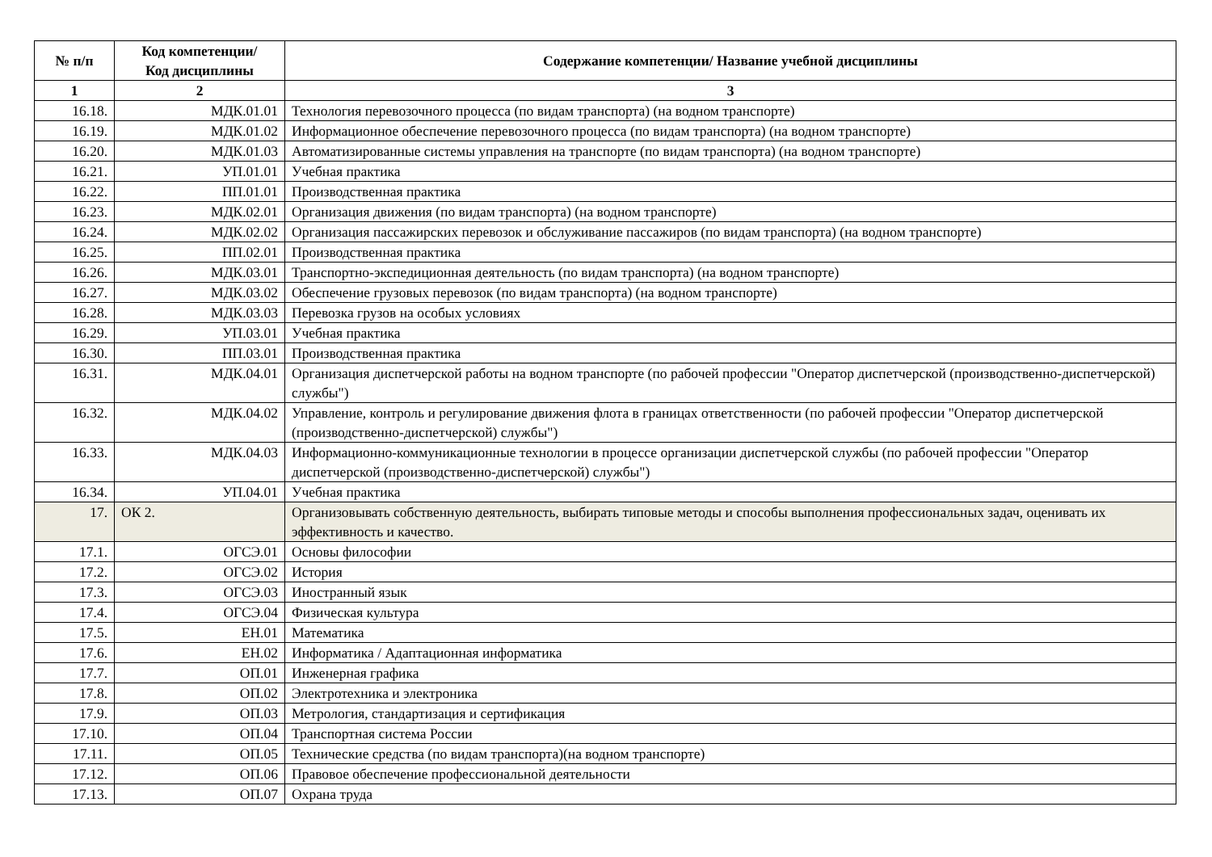| № п/п | Код компетенции/ Код дисциплины | Содержание компетенции/ Название учебной дисциплины |
| --- | --- | --- |
| 1 | 2 | 3 |
| 16.18. | МДК.01.01 | Технология перевозочного процесса (по видам транспорта) (на водном транспорте) |
| 16.19. | МДК.01.02 | Информационное обеспечение перевозочного процесса (по видам транспорта) (на водном транспорте) |
| 16.20. | МДК.01.03 | Автоматизированные системы управления на транспорте (по видам транспорта) (на водном транспорте) |
| 16.21. | УП.01.01 | Учебная практика |
| 16.22. | ПП.01.01 | Производственная практика |
| 16.23. | МДК.02.01 | Организация движения (по видам транспорта) (на водном транспорте) |
| 16.24. | МДК.02.02 | Организация пассажирских перевозок и обслуживание пассажиров (по видам транспорта) (на водном транспорте) |
| 16.25. | ПП.02.01 | Производственная практика |
| 16.26. | МДК.03.01 | Транспортно-экспедиционная деятельность (по видам транспорта) (на водном транспорте) |
| 16.27. | МДК.03.02 | Обеспечение грузовых перевозок (по видам транспорта) (на водном транспорте) |
| 16.28. | МДК.03.03 | Перевозка грузов на особых условиях |
| 16.29. | УП.03.01 | Учебная практика |
| 16.30. | ПП.03.01 | Производственная практика |
| 16.31. | МДК.04.01 | Организация диспетчерской работы на водном транспорте (по рабочей профессии "Оператор диспетчерской (производственно-диспетчерской) службы") |
| 16.32. | МДК.04.02 | Управление, контроль и регулирование движения флота в границах ответственности (по рабочей профессии "Оператор диспетчерской (производственно-диспетчерской) службы") |
| 16.33. | МДК.04.03 | Информационно-коммуникационные технологии в процессе организации диспетчерской службы (по рабочей профессии "Оператор диспетчерской (производственно-диспетчерской) службы") |
| 16.34. | УП.04.01 | Учебная практика |
| 17. | ОК 2. | Организовывать собственную деятельность, выбирать типовые методы и способы выполнения профессиональных задач, оценивать их эффективность и качество. |
| 17.1. | ОГСЭ.01 | Основы философии |
| 17.2. | ОГСЭ.02 | История |
| 17.3. | ОГСЭ.03 | Иностранный язык |
| 17.4. | ОГСЭ.04 | Физическая культура |
| 17.5. | ЕН.01 | Математика |
| 17.6. | ЕН.02 | Информатика / Адаптационная информатика |
| 17.7. | ОП.01 | Инженерная графика |
| 17.8. | ОП.02 | Электротехника и электроника |
| 17.9. | ОП.03 | Метрология, стандартизация и сертификация |
| 17.10. | ОП.04 | Транспортная система России |
| 17.11. | ОП.05 | Технические средства (по видам транспорта)(на водном транспорте) |
| 17.12. | ОП.06 | Правовое обеспечение профессиональной деятельности |
| 17.13. | ОП.07 | Охрана труда |